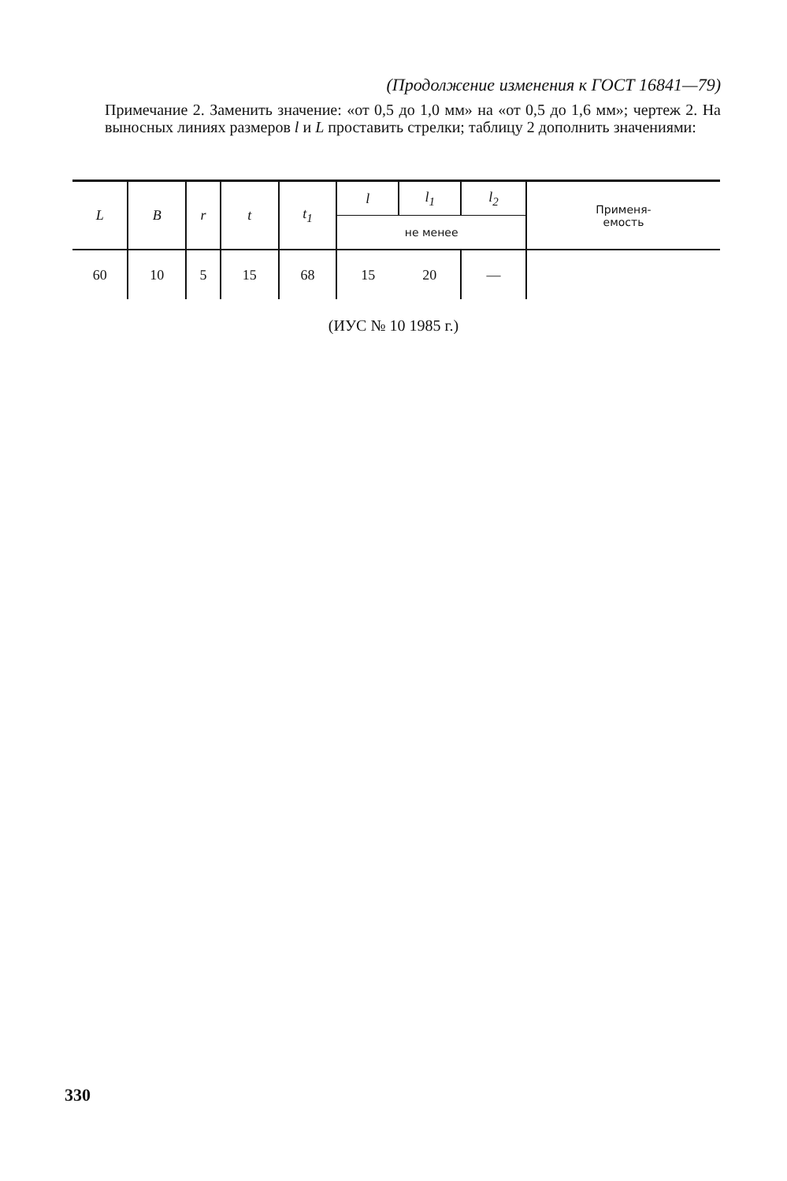(Продолжение изменения к ГОСТ 16841—79)
Примечание 2. Заменить значение: «от 0,5 до 1,0 мм» на «от 0,5 до 1,6 мм»; чертеж 2. На выносных линиях размеров l и L проставить стрелки; таблицу 2 дополнить значениями:
| L | B | r | t | t<sub>1</sub> | l | l<sub>1</sub> | l<sub>2</sub> | Применя- емость |
| --- | --- | --- | --- | --- | --- | --- | --- | --- |
| | | | | | не менее | | | |
| 60 | 10 | 5 | 15 | 68 | 15 | 20 | — | |
(ИУС № 10 1985 г.)
330